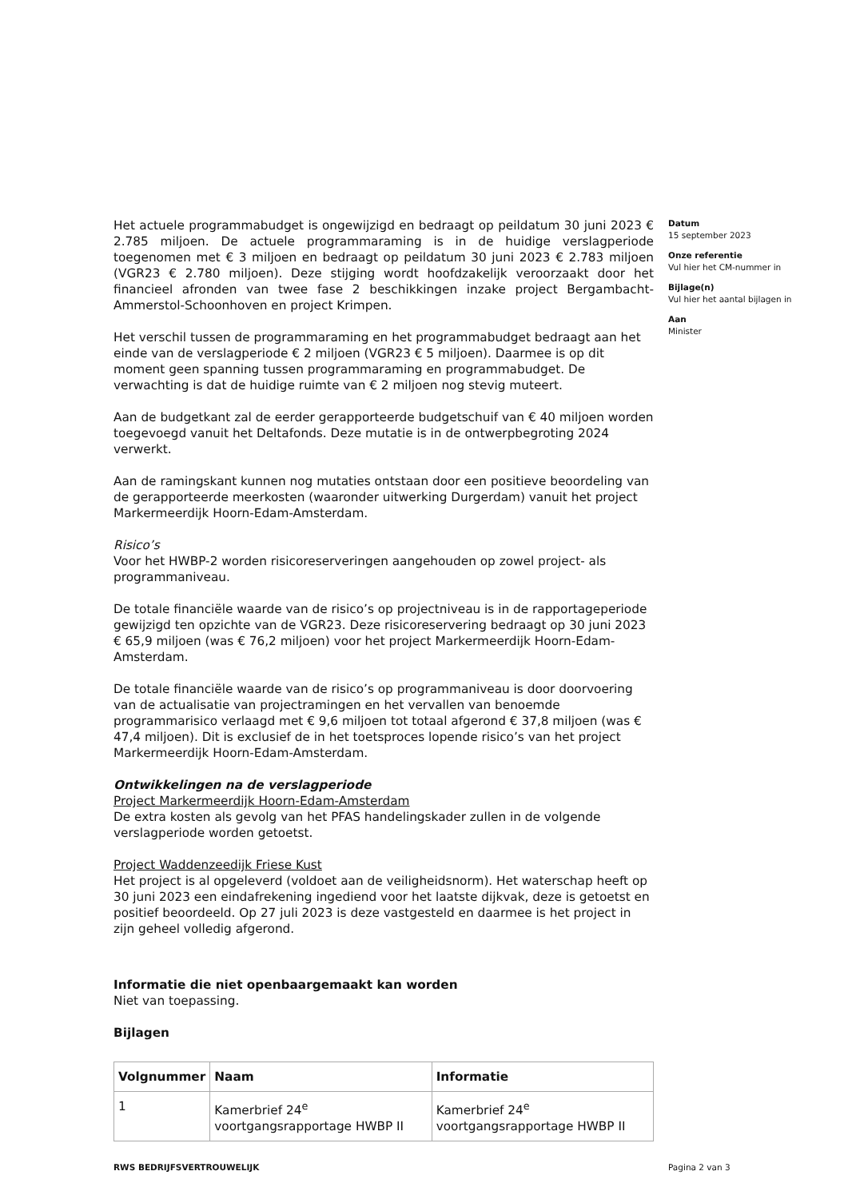Het actuele programmabudget is ongewijzigd en bedraagt op peildatum 30 juni 2023 € 2.785 miljoen. De actuele programmaraming is in de huidige verslagperiode toegenomen met € 3 miljoen en bedraagt op peildatum 30 juni 2023 € 2.783 miljoen (VGR23 € 2.780 miljoen). Deze stijging wordt hoofdzakelijk veroorzaakt door het financieel afronden van twee fase 2 beschikkingen inzake project Bergambacht-Ammerstol-Schoonhoven en project Krimpen.
Het verschil tussen de programmaraming en het programmabudget bedraagt aan het einde van de verslagperiode € 2 miljoen (VGR23 € 5 miljoen). Daarmee is op dit moment geen spanning tussen programmaraming en programmabudget. De verwachting is dat de huidige ruimte van € 2 miljoen nog stevig muteert.
Aan de budgetkant zal de eerder gerapporteerde budgetschuif van € 40 miljoen worden toegevoegd vanuit het Deltafonds. Deze mutatie is in de ontwerpbegroting 2024 verwerkt.
Aan de ramingskant kunnen nog mutaties ontstaan door een positieve beoordeling van de gerapporteerde meerkosten (waaronder uitwerking Durgerdam) vanuit het project Markermeerdijk Hoorn-Edam-Amsterdam.
Risico’s
Voor het HWBP-2 worden risicoreserveringen aangehouden op zowel project- als programmaniveau.
De totale financiële waarde van de risico’s op projectniveau is in de rapportageperiode gewijzigd ten opzichte van de VGR23. Deze risicoreservering bedraagt op 30 juni 2023 € 65,9 miljoen (was € 76,2 miljoen) voor het project Markermeerdijk Hoorn-Edam-Amsterdam.
De totale financiële waarde van de risico’s op programmaniveau is door doorvoering van de actualisatie van projectramingen en het vervallen van benoemde programmarisico verlaagd met € 9,6 miljoen tot totaal afgerond € 37,8 miljoen (was € 47,4 miljoen). Dit is exclusief de in het toetsproces lopende risico’s van het project Markermeerdijk Hoorn-Edam-Amsterdam.
Ontwikkelingen na de verslagperiode
Project Markermeerdijk Hoorn-Edam-Amsterdam
De extra kosten als gevolg van het PFAS handelingskader zullen in de volgende verslagperiode worden getoetst.
Project Waddenzeedijk Friese Kust
Het project is al opgeleverd (voldoet aan de veiligheidsnorm). Het waterschap heeft op 30 juni 2023 een eindafrekening ingediend voor het laatste dijkvak, deze is getoetst en positief beoordeeld. Op 27 juli 2023 is deze vastgesteld en daarmee is het project in zijn geheel volledig afgerond.
Informatie die niet openbaargemaakt kan worden
Niet van toepassing.
Bijlagen
| Volgnummer | Naam | Informatie |
| --- | --- | --- |
| 1 | Kamerbrief 24<sup>e</sup> voortgangsrapportage HWBP II | Kamerbrief 24<sup>e</sup> voortgangsrapportage HWBP II |
Datum
15 september 2023
Onze referentie
Vul hier het CM-nummer in
Bijlage(n)
Vul hier het aantal bijlagen in
Aan
Minister
RWS BEDRIJFSVERTROUWELIJK Pagina 2 van 3